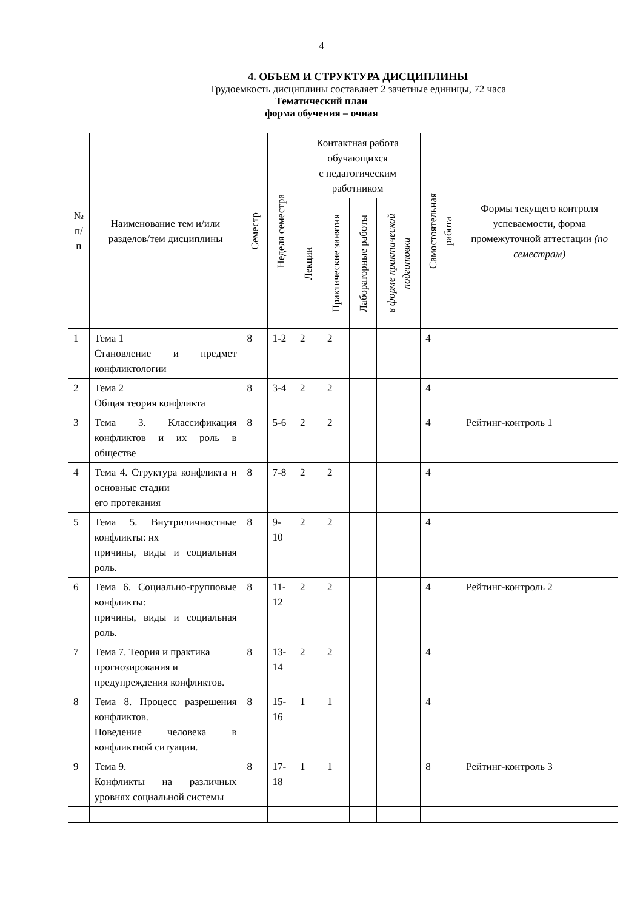4
4. ОБЪЕМ И СТРУКТУРА ДИСЦИПЛИНЫ
Трудоемкость дисциплины составляет 2 зачетные единицы, 72 часа
Тематический план
форма обучения – очная
| № п/п | Наименование тем и/или разделов/тем дисциплины | Семестр | Неделя семестра | Контактная работа обучающихся с педагогическим работником | | | | Самостоятельная работа | Формы текущего контроля успеваемости, форма промежуточной аттестации (по семестрам) |
| --- | --- | --- | --- | --- | --- | --- | --- | --- | --- |
| | | | | Лекции | Практические занятия | Лабораторные работы | в форме практической подготовки | | |
| 1 | Тема 1 Становление и предмет конфликтологии | 8 | 1-2 | 2 | 2 | | | 4 | |
| 2 | Тема 2 Общая теория конфликта | 8 | 3-4 | 2 | 2 | | | 4 | |
| 3 | Тема 3. Классификация конфликтов и их роль в обществе | 8 | 5-6 | 2 | 2 | | | 4 | Рейтинг-контроль 1 |
| 4 | Тема 4. Структура конфликта и основные стадии его протекания | 8 | 7-8 | 2 | 2 | | | 4 | |
| 5 | Тема 5. Внутриличностные конфликты: их причины, виды и социальная роль. | 8 | 9-10 | 2 | 2 | | | 4 | |
| 6 | Тема 6. Социально-групповые конфликты: причины, виды и социальная роль. | 8 | 11-12 | 2 | 2 | | | 4 | Рейтинг-контроль 2 |
| 7 | Тема 7. Теория и практика прогнозирования и предупреждения конфликтов. | 8 | 13-14 | 2 | 2 | | | 4 | |
| 8 | Тема 8. Процесс разрешения конфликтов. Поведение человека в конфликтной ситуации. | 8 | 15-16 | 1 | 1 | | | 4 | |
| 9 | Тема 9. Конфликты на различных уровнях социальной системы | 8 | 17-18 | 1 | 1 | | | 8 | Рейтинг-контроль 3 |